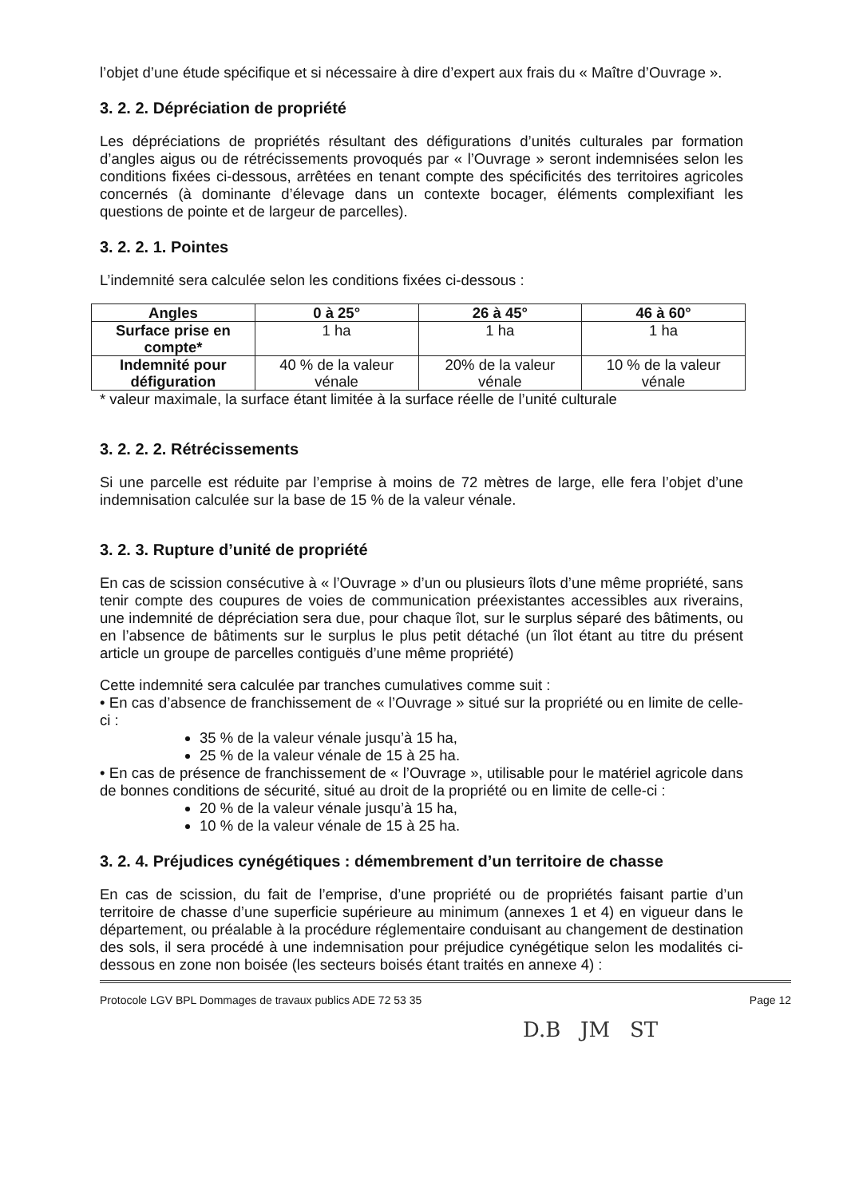l’objet d’une étude spécifique et si nécessaire à dire d’expert aux frais du « Maître d’Ouvrage ».
3. 2. 2. Dépréciation de propriété
Les dépréciations de propriétés résultant des défigurations d’unités culturales par formation d’angles aigus ou de rétrécissements provoqués par « l’Ouvrage » seront indemnisées selon les conditions fixées ci-dessous, arrêtées en tenant compte des spécificités des territoires agricoles concernés (à dominante d’élevage dans un contexte bocager, éléments complexifiant les questions de pointe et de largeur de parcelles).
3. 2. 2. 1. Pointes
L’indemnité sera calculée selon les conditions fixées ci-dessous :
| Angles | 0 à 25° | 26 à 45° | 46 à 60° |
| --- | --- | --- | --- |
| Surface prise en compte* | 1 ha | 1 ha | 1 ha |
| Indemnité pour défiguration | 40 % de la valeur vénale | 20% de la valeur vénale | 10 % de la valeur vénale |
* valeur maximale, la surface étant limitée à la surface réelle de l’unité culturale
3. 2. 2. 2. Rétrécissements
Si une parcelle est réduite par l’emprise à moins de 72 mètres de large, elle fera l’objet d’une indemnisation calculée sur la base de 15 % de la valeur vénale.
3. 2. 3. Rupture d’unité de propriété
En cas de scission consécutive à « l’Ouvrage » d’un ou plusieurs îlots d’une même propriété, sans tenir compte des coupures de voies de communication préexistantes accessibles aux riverains, une indemnité de dépréciation sera due, pour chaque îlot, sur le surplus séparé des bâtiments, ou en l’absence de bâtiments sur le surplus le plus petit détaché (un îlot étant au titre du présent article un groupe de parcelles contiguës d’une même propriété)
Cette indemnité sera calculée par tranches cumulatives comme suit :
• En cas d’absence de franchissement de « l’Ouvrage » situé sur la propriété ou en limite de celle-ci :
35 % de la valeur vénale jusqu’à 15 ha,
25 % de la valeur vénale de 15 à 25 ha.
• En cas de présence de franchissement de « l’Ouvrage », utilisable pour le matériel agricole dans de bonnes conditions de sécurité, situé au droit de la propriété ou en limite de celle-ci :
20 % de la valeur vénale jusqu’à 15 ha,
10 % de la valeur vénale de 15 à 25 ha.
3. 2. 4. Préjudices cynégétiques : démembrement d’un territoire de chasse
En cas de scission, du fait de l’emprise, d’une propriété ou de propriétés faisant partie d’un territoire de chasse d’une superficie supérieure au minimum (annexes 1 et 4) en vigueur dans le département, ou préalable à la procédure réglementaire conduisant au changement de destination des sols, il sera procédé à une indemnisation pour préjudice cynégétique selon les modalités ci-dessous en zone non boisée (les secteurs boisés étant traités en annexe 4) :
Protocole LGV BPL Dommages de travaux publics ADE 72 53 35 Page 12
D.B JM ST